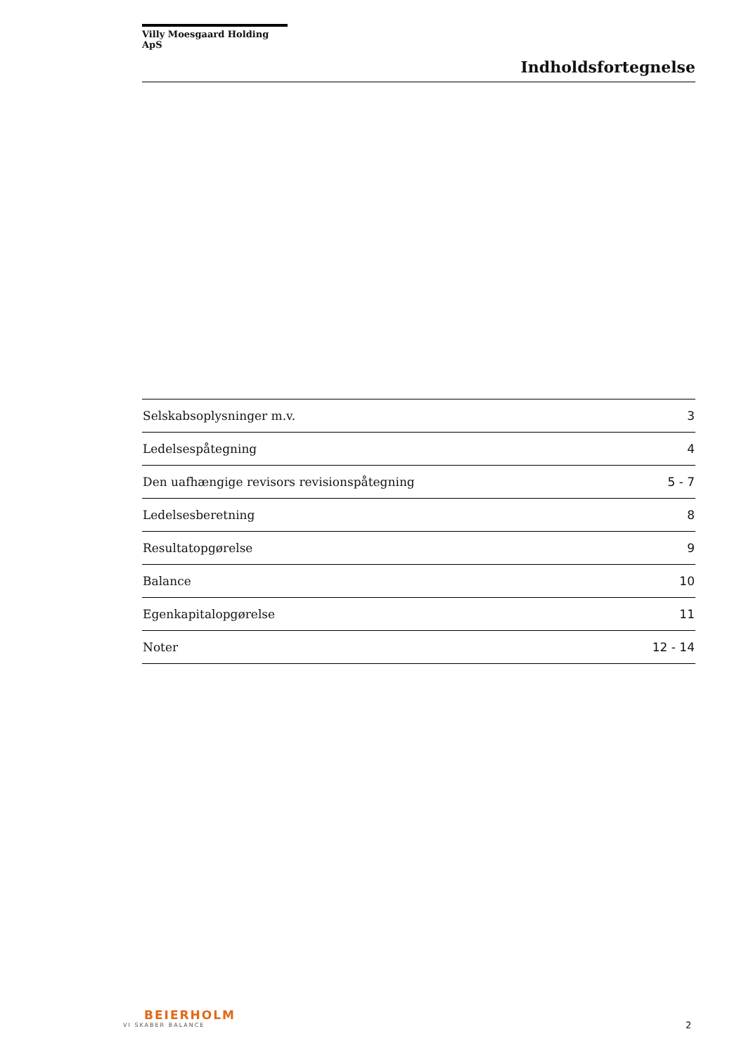Villy Moesgaard Holding ApS
Indholdsfortegnelse
| Selskabsoplysninger m.v. | 3 |
| Ledelsespåtegning | 4 |
| Den uafhængige revisors revisionspåtegning | 5 - 7 |
| Ledelsesberetning | 8 |
| Resultatopgørelse | 9 |
| Balance | 10 |
| Egenkapitalopgørelse | 11 |
| Noter | 12 - 14 |
BEIERHOLM
VI SKABER BALANCE
2